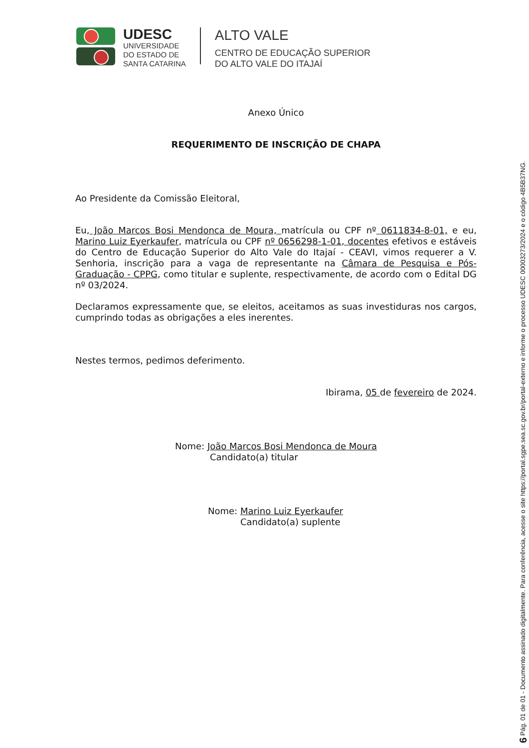UDESC
UNIVERSIDADE
DO ESTADO DE
SANTA CATARINA
ALTO VALE
CENTRO DE EDUCAÇÃO SUPERIOR
DO ALTO VALE DO ITAJAÍ
Anexo Único
REQUERIMENTO DE INSCRIÇÃO DE CHAPA
Ao Presidente da Comissão Eleitoral,
Eu, João Marcos Bosi Mendonca de Moura, matrícula ou CPF nº 0611834-8-01, e eu, Marino Luiz Eyerkaufer, matrícula ou CPF nº 0656298-1-01, docentes efetivos e estáveis do Centro de Educação Superior do Alto Vale do Itajaí - CEAVI, vimos requerer a V. Senhoria, inscrição para a vaga de representante na Câmara de Pesquisa e Pós-Graduação - CPPG, como titular e suplente, respectivamente, de acordo com o Edital DG nº 03/2024.
Declaramos expressamente que, se eleitos, aceitamos as suas investiduras nos cargos, cumprindo todas as obrigações a eles inerentes.
Nestes termos, pedimos deferimento.
Ibirama, 05 de fevereiro de 2024.
Nome: João Marcos Bosi Mendonca de Moura
Candidato(a) titular
Nome: Marino Luiz Eyerkaufer
Candidato(a) suplente
6 Pág. 01 de 01 - Documento assinado digitalmente. Para conferência, acesse o site https://portal.sgpe.sea.sc.gov.br/portal-externo e informe o processo UDESC 00003273/2024 e o código 4B5B37NG.